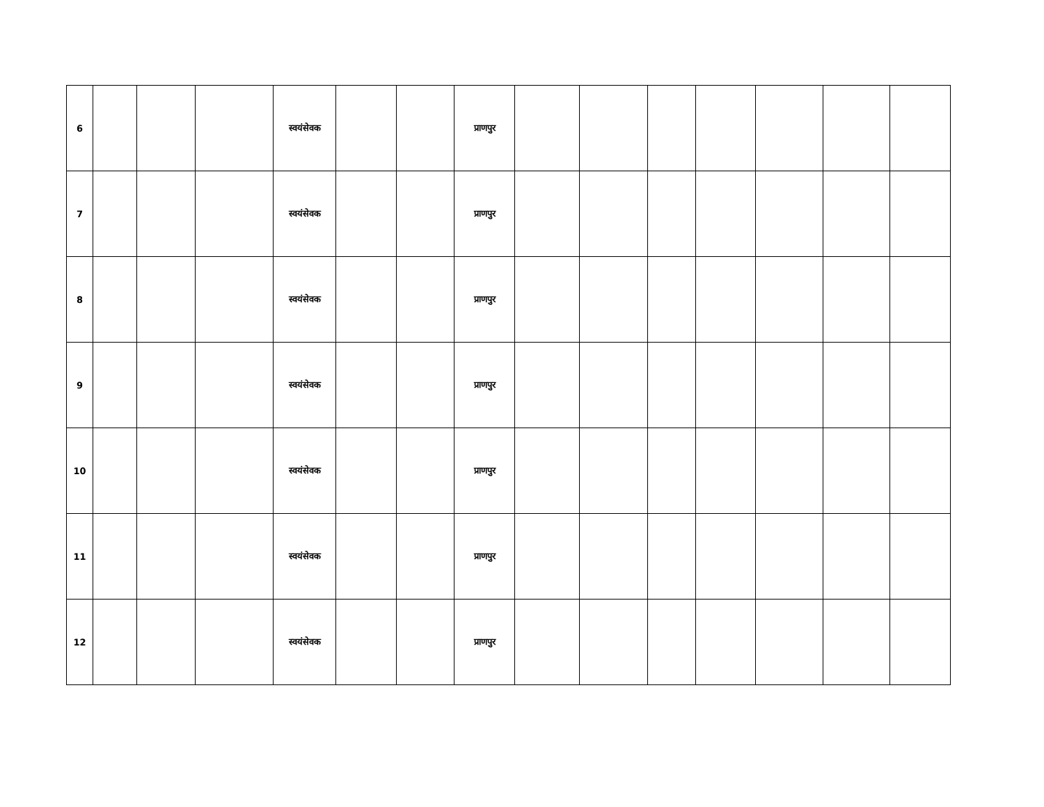| 6 | | | | स्वयंसेवक | | | प्राणपुर | | | | | | | |
| 7 | | | | स्वयंसेवक | | | प्राणपुर | | | | | | | |
| 8 | | | | स्वयंसेवक | | | प्राणपुर | | | | | | | |
| 9 | | | | स्वयंसेवक | | | प्राणपुर | | | | | | | |
| 10 | | | | स्वयंसेवक | | | प्राणपुर | | | | | | | |
| 11 | | | | स्वयंसेवक | | | प्राणपुर | | | | | | | |
| 12 | | | | स्वयंसेवक | | | प्राणपुर | | | | | | | |